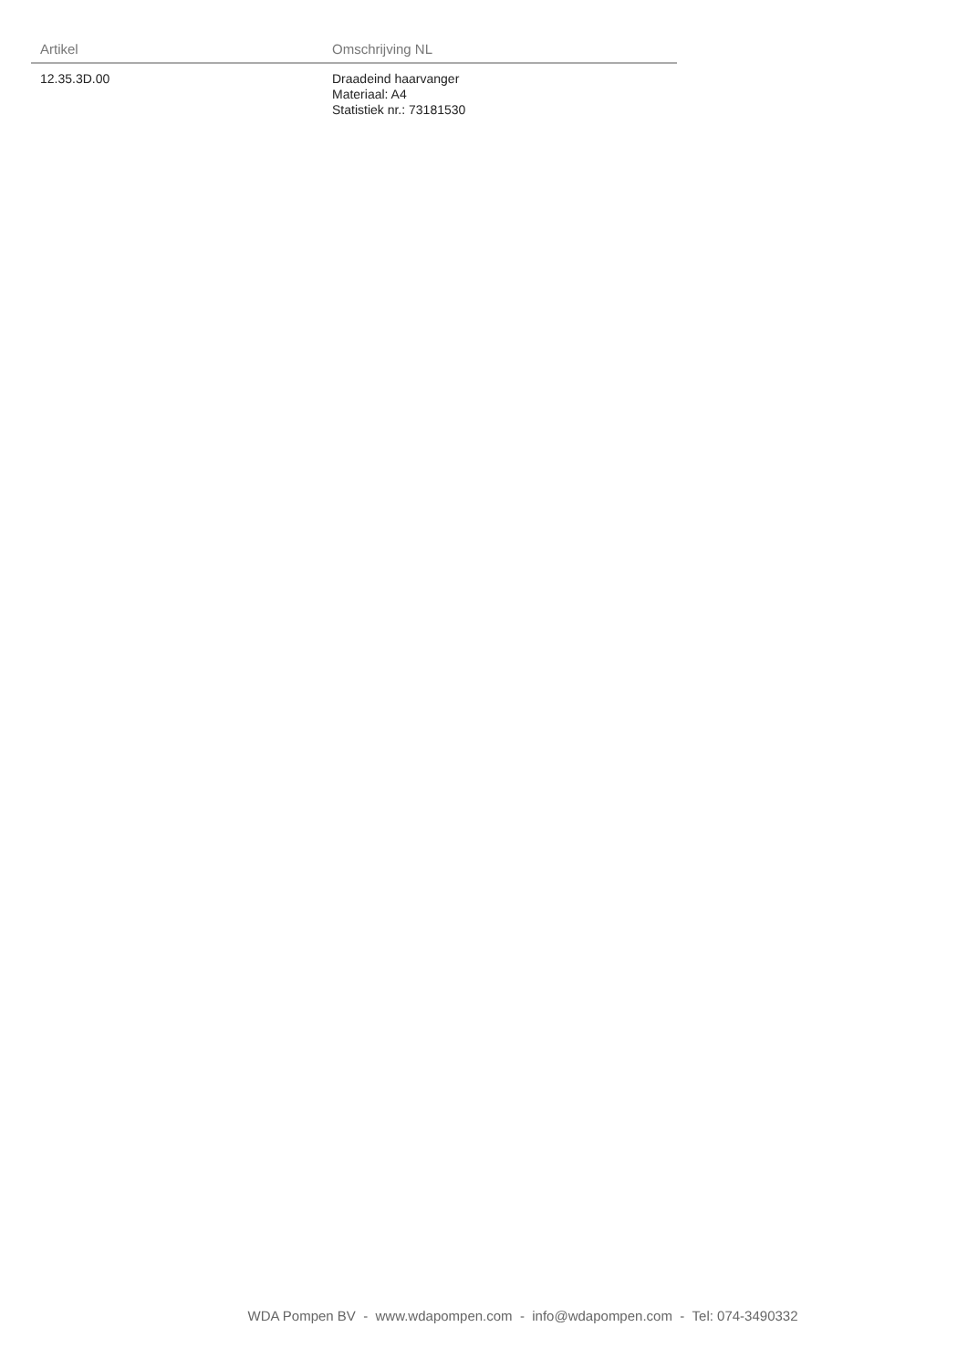| Artikel | Omschrijving NL |
| --- | --- |
| 12.35.3D.00 | Draadeind haarvanger Materiaal: A4 Statistiek nr.: 73181530 |
WDA Pompen BV - www.wdapompen.com - info@wdapompen.com - Tel: 074-3490332